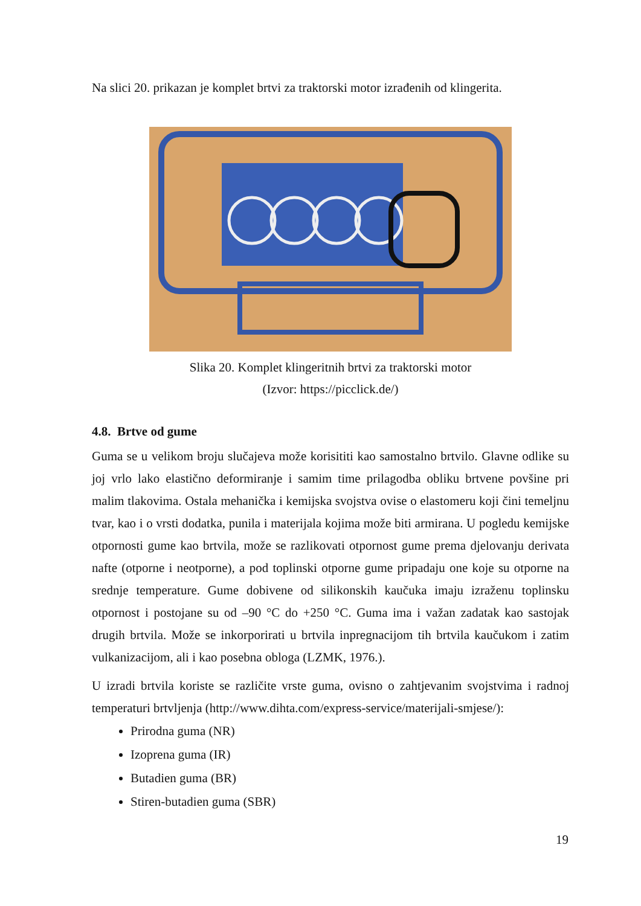Na slici 20. prikazan je komplet brtvi za traktorski motor izrađenih od klingerita.
Slika 20. Komplet klingeritnih brtvi za traktorski motor
(Izvor: https://picclick.de/)
4.8. Brtve od gume
Guma se u velikom broju slučajeva može korisititi kao samostalno brtvilo. Glavne odlike su joj vrlo lako elastično deformiranje i samim time prilagodba obliku brtvene povšine pri malim tlakovima. Ostala mehanička i kemijska svojstva ovise o elastomeru koji čini temeljnu tvar, kao i o vrsti dodatka, punila i materijala kojima može biti armirana. U pogledu kemijske otpornosti gume kao brtvila, može se razlikovati otpornost gume prema djelovanju derivata nafte (otporne i neotporne), a pod toplinski otporne gume pripadaju one koje su otporne na srednje temperature. Gume dobivene od silikonskih kaučuka imaju izraženu toplinsku otpornost i postojane su od –90 °C do +250 °C. Guma ima i važan zadatak kao sastojak drugih brtvila. Može se inkorporirati u brtvila inpregnacijom tih brtvila kaučukom i zatim vulkanizacijom, ali i kao posebna obloga (LZMK, 1976.).
U izradi brtvila koriste se različite vrste guma, ovisno o zahtjevanim svojstvima i radnoj temperaturi brtvljenja (http://www.dihta.com/express-service/materijali-smjese/):
Prirodna guma (NR)
Izoprena guma (IR)
Butadien guma (BR)
Stiren-butadien guma (SBR)
19